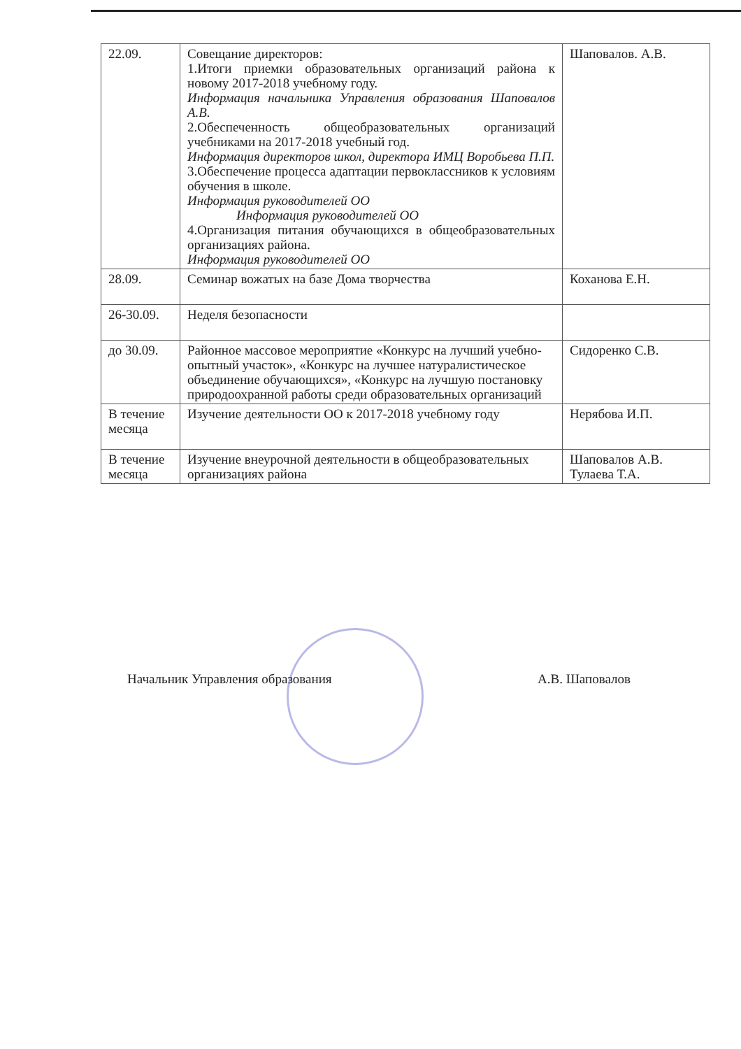| 22.09. | Совещание директоров: 1.Итоги приемки образовательных организаций района к новому 2017-2018 учебному году. Информация начальника Управления образования Шаповалов А.В. 2.Обеспеченность общеобразовательных организаций учебниками на 2017-2018 учебный год. Информация директоров школ, директора ИМЦ Воробьева П.П. 3.Обеспечение процесса адаптации первоклассников к условиям обучения в школе. Информация руководителей ОО Информация руководителей ОО 4.Организация питания обучающихся в общеобразовательных организациях района. Информация руководителей ОО | Шаповалов. А.В. |
| 28.09. | Семинар вожатых на базе Дома творчества | Коханова Е.Н. |
| 26-30.09. | Неделя безопасности | |
| до 30.09. | Районное массовое мероприятие «Конкурс на лучший учебно-опытный участок», «Конкурс на лучшее натуралистическое объединение обучающихся», «Конкурс на лучшую постановку природоохранной работы среди образовательных организаций | Сидоренко С.В. |
| В течение месяца | Изучение деятельности ОО к 2017-2018 учебному году | Нерябова И.П. |
| В течение месяца | Изучение внеурочной деятельности в общеобразовательных организациях района | Шаповалов А.В. Тулаева Т.А. |
Начальник Управления образования А.В. Шаповалов